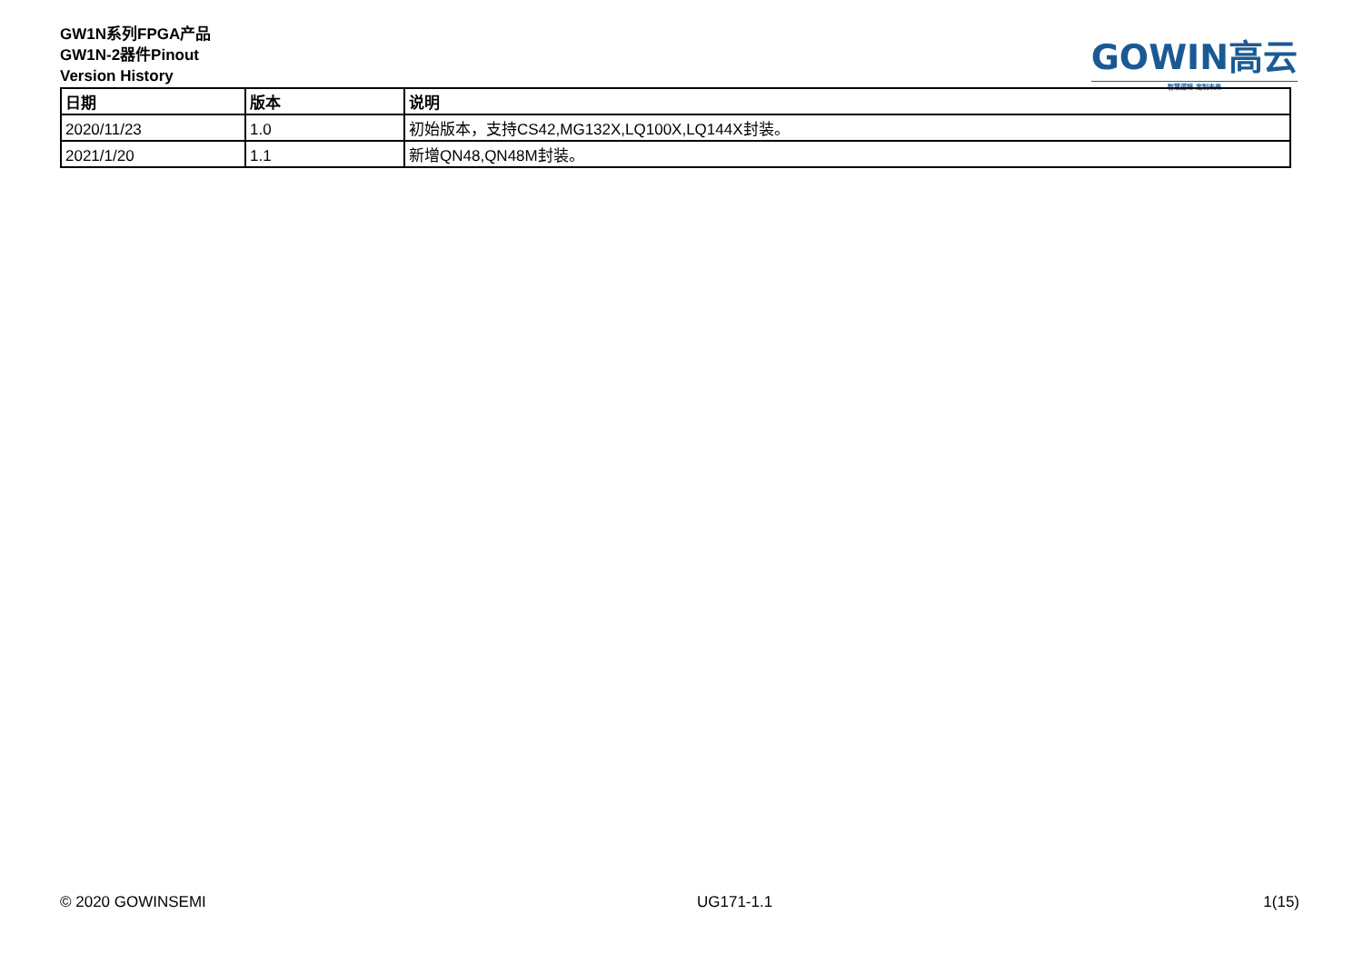GW1N系列FPGA产品
GW1N-2器件Pinout
Version History
GOWIN高云
智慧逻辑 定制未来
| 日期 | 版本 | 说明 |
| --- | --- | --- |
| 2020/11/23 | 1.0 | 初始版本，支持CS42,MG132X,LQ100X,LQ144X封装。 |
| 2021/1/20 | 1.1 | 新增QN48,QN48M封装。 |
© 2020 GOWINSEMI UG171-1.1 1(15)